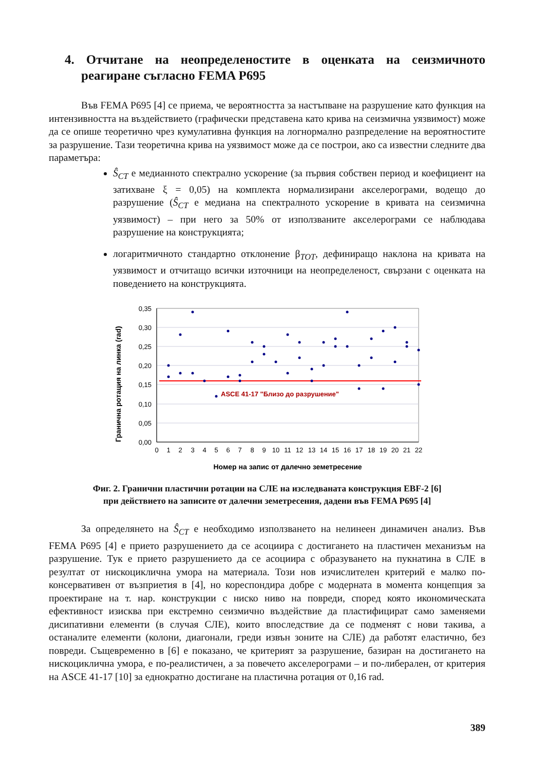4. Отчитане на неопределеностите в оценката на сеизмичното реагиране съгласно FEMA P695
Във FEMA P695 [4] се приема, че вероятността за настъпване на разрушение като функция на интензивността на въздействието (графически представена като крива на сеизмична уязвимост) може да се опише теоретично чрез кумулативна функция на логнормално разпределение на вероятностите за разрушение. Тази теоретична крива на уязвимост може да се построи, ако са известни следните два параметъра:
Ŝ<sub>CT</sub> е медианното спектрално ускорение (за първия собствен период и коефициент на затихване ξ = 0,05) на комплекта нормализирани акселерограми, водещо до разрушение (Ŝ<sub>CT</sub> е медиана на спектралното ускорение в кривата на сеизмична уязвимост) – при него за 50% от използваните акселерограми се наблюдава разрушение на конструкцията;
логаритмичното стандартно отклонение β<sub>TOT</sub>, дефиниращо наклона на кривата на уязвимост и отчитащо всички източници на неопределеност, свързани с оценката на поведението на конструкцията.
ASCE 41-17 "Близо до разрушение"
0,35
0,30
0,25
0,20
0,15
0,10
0,05
0,00
Гранична ротация на линка (rad)
0
1
2
3
4
5
6
7
8
9
10
11
12
13
14
15
16
17
18
19
20
21
22
Номер на запис от далечно земетресение
Фиг. 2. Гранични пластични ротации на СЛЕ на изследваната конструкция EBF-2 [6]
при действието на записите от далечни земетресения, дадени във FEMA P695 [4]
За определянето на Ŝ<sub>CT</sub> е необходимо използването на нелинеен динамичен анализ. Във FEMA P695 [4] е прието разрушението да се асоциира с достигането на пластичен механизъм на разрушение. Тук е прието разрушението да се асоциира с образуването на пукнатина в СЛЕ в резултат от нискоциклична умора на материала. Този нов изчислителен критерий е малко по-консервативен от възприетия в [4], но кореспондира добре с модерната в момента концепция за проектиране на т. нар. конструкции с ниско ниво на повреди, според която икономическата ефективност изисква при екстремно сеизмично въздействие да пластифицират само заменяеми дисипативни елементи (в случая СЛЕ), които впоследствие да се подменят с нови такива, а останалите елементи (колони, диагонали, греди извън зоните на СЛЕ) да работят еластично, без повреди. Същевременно в [6] е показано, че критерият за разрушение, базиран на достигането на нискоциклична умора, е по-реалистичен, а за повечето акселерограми – и по-либерален, от критерия на ASCE 41-17 [10] за еднократно достигане на пластична ротация от 0,16 rad.
389